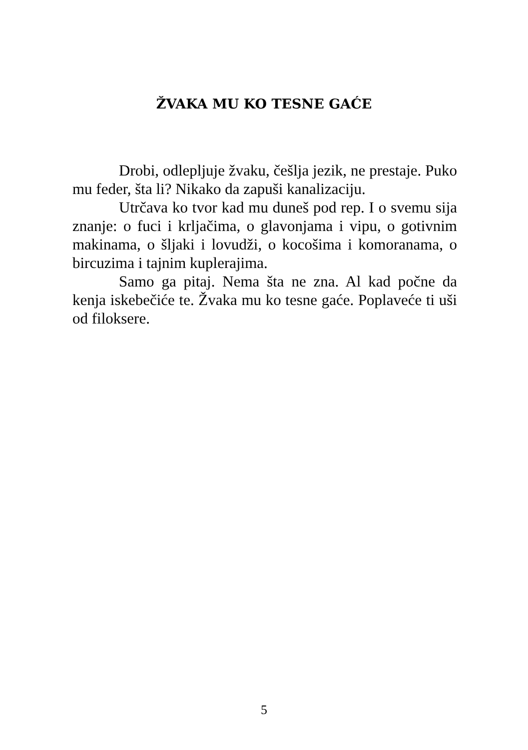ŽVAKA MU KO TESNE GAĆE
Drobi, odlepljuje žvaku, češlja jezik, ne prestaje. Puko mu feder, šta li? Nikako da zapuši kanalizaciju.
Utrčava ko tvor kad mu duneš pod rep. I o svemu sija znanje: o fuci i krljačima, o glavonjama i vipu, o gotivnim makinama, o šljaki i lovudži, o kocošima i komoranama, o bircuzima i tajnim kuplerajima.
Samo ga pitaj. Nema šta ne zna. Al kad počne da kenja iskebečiće te. Žvaka mu ko tesne gaće. Poplaveće ti uši od filoksere.
5